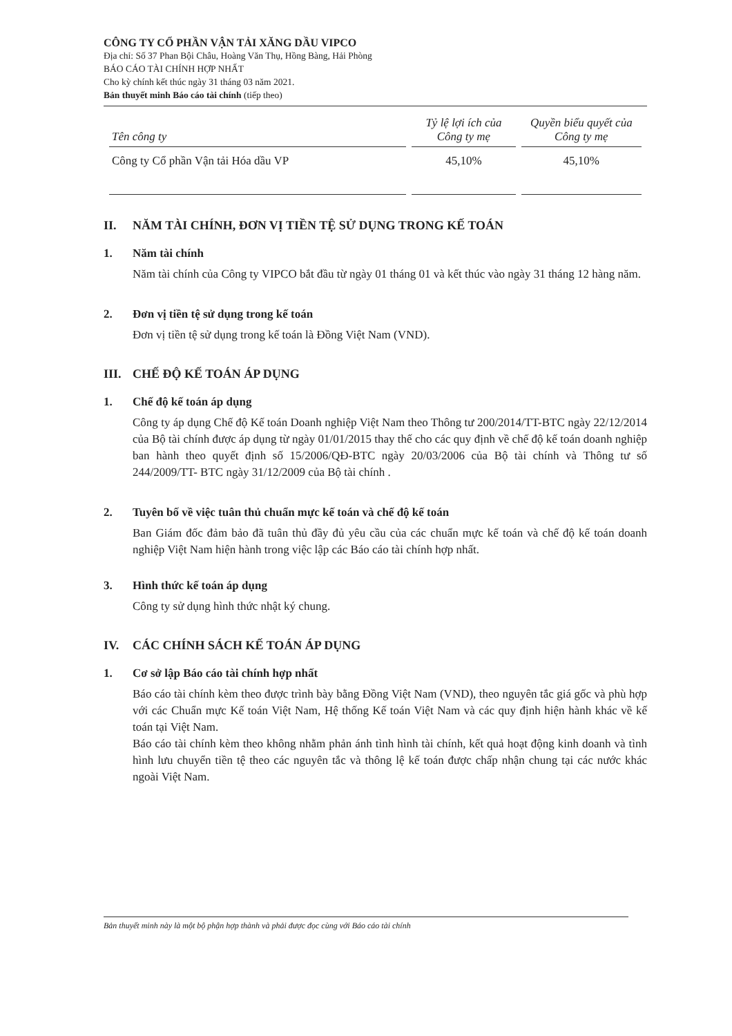CÔNG TY CỔ PHẦN VẬN TẢI XĂNG DẦU VIPCO
Địa chỉ: Số 37 Phan Bội Châu, Hoàng Văn Thụ, Hồng Bàng, Hải Phòng
BÁO CÁO TÀI CHÍNH HỢP NHẤT
Cho kỳ chính kết thúc ngày 31 tháng 03 năm 2021.
Bản thuyết minh Báo cáo tài chính (tiếp theo)
| Tên công ty | Tỷ lệ lợi ích của Công ty mẹ | Quyền biểu quyết của Công ty mẹ |
| --- | --- | --- |
| Công ty Cổ phần Vận tải Hóa dầu VP | 45,10% | 45,10% |
II. NĂM TÀI CHÍNH, ĐƠN VỊ TIỀN TỆ SỬ DỤNG TRONG KẾ TOÁN
1. Năm tài chính
Năm tài chính của Công ty VIPCO bắt đầu từ ngày 01 tháng 01 và kết thúc vào ngày 31 tháng 12 hàng năm.
2. Đơn vị tiền tệ sử dụng trong kế toán
Đơn vị tiền tệ sử dụng trong kế toán là Đồng Việt Nam (VND).
III. CHẾ ĐỘ KẾ TOÁN ÁP DỤNG
1. Chế độ kế toán áp dụng
Công ty áp dụng Chế độ Kế toán Doanh nghiệp Việt Nam theo Thông tư 200/2014/TT-BTC ngày 22/12/2014 của Bộ tài chính được áp dụng từ ngày 01/01/2015 thay thế cho các quy định về chế độ kế toán doanh nghiệp ban hành theo quyết định số 15/2006/QĐ-BTC ngày 20/03/2006 của Bộ tài chính và Thông tư số 244/2009/TT- BTC ngày 31/12/2009 của Bộ tài chính .
2. Tuyên bố về việc tuân thủ chuẩn mực kế toán và chế độ kế toán
Ban Giám đốc đảm bảo đã tuân thủ đầy đủ yêu cầu của các chuẩn mực kế toán và chế độ kế toán doanh nghiệp Việt Nam hiện hành trong việc lập các Báo cáo tài chính hợp nhất.
3. Hình thức kế toán áp dụng
Công ty sử dụng hình thức nhật ký chung.
IV. CÁC CHÍNH SÁCH KẾ TOÁN ÁP DỤNG
1. Cơ sở lập Báo cáo tài chính hợp nhất
Báo cáo tài chính kèm theo được trình bày bằng Đồng Việt Nam (VND), theo nguyên tắc giá gốc và phù hợp với các Chuẩn mực Kế toán Việt Nam, Hệ thống Kế toán Việt Nam và các quy định hiện hành khác về kế toán tại Việt Nam.
Báo cáo tài chính kèm theo không nhằm phản ánh tình hình tài chính, kết quả hoạt động kinh doanh và tình hình lưu chuyển tiền tệ theo các nguyên tắc và thông lệ kế toán được chấp nhận chung tại các nước khác ngoài Việt Nam.
Bản thuyết minh này là một bộ phận hợp thành và phải được đọc cùng với Báo cáo tài chính